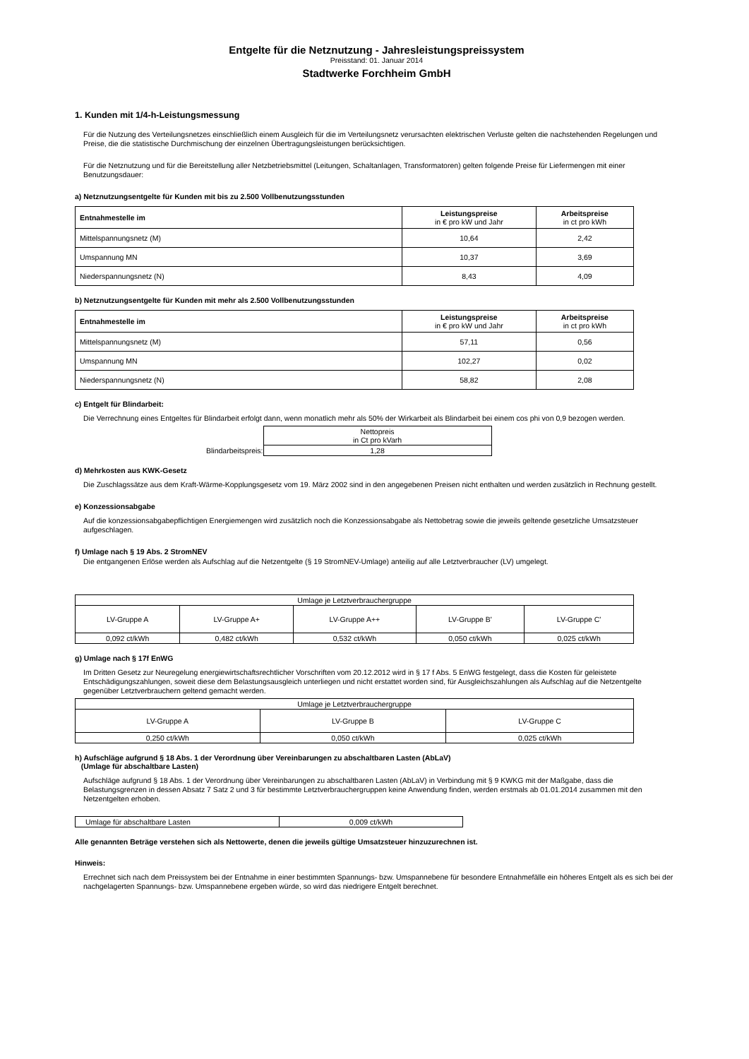Entgelte für die Netznutzung - Jahresleistungspreissystem
Preisstand: 01. Januar 2014
Stadtwerke Forchheim GmbH
1. Kunden mit 1/4-h-Leistungsmessung
Für die Nutzung des Verteilungsnetzes einschließlich einem Ausgleich für die im Verteilungsnetz verursachten elektrischen Verluste gelten die nachstehenden Regelungen und Preise, die die statistische Durchmischung der einzelnen Übertragungsleistungen berücksichtigen.
Für die Netznutzung und für die Bereitstellung aller Netzbetriebsmittel (Leitungen, Schaltanlagen, Transformatoren) gelten folgende Preise für Liefermengen mit einer Benutzungsdauer:
a) Netznutzungsentgelte für Kunden mit bis zu 2.500 Vollbenutzungsstunden
| Entnahmestelle im | Leistungspreise in € pro kW und Jahr | Arbeitspreise in ct pro kWh |
| --- | --- | --- |
| Mittelspannungsnetz (M) | 10,64 | 2,42 |
| Umspannung MN | 10,37 | 3,69 |
| Niederspannungsnetz (N) | 8,43 | 4,09 |
b) Netznutzungsentgelte für Kunden mit mehr als 2.500 Vollbenutzungsstunden
| Entnahmestelle im | Leistungspreise in € pro kW und Jahr | Arbeitspreise in ct pro kWh |
| --- | --- | --- |
| Mittelspannungsnetz (M) | 57,11 | 0,56 |
| Umspannung MN | 102,27 | 0,02 |
| Niederspannungsnetz (N) | 58,82 | 2,08 |
c) Entgelt für Blindarbeit:
Die Verrechnung eines Entgeltes für Blindarbeit erfolgt dann, wenn monatlich mehr als 50% der Wirkarbeit als Blindarbeit bei einem cos phi von 0,9 bezogen werden.
| | Nettopreis in Ct pro kVarh |
| Blindarbeitspreis: | 1,28 |
d) Mehrkosten aus KWK-Gesetz
Die Zuschlagssätze aus dem Kraft-Wärme-Kopplungsgesetz vom 19. März 2002 sind in den angegebenen Preisen nicht enthalten und werden zusätzlich in Rechnung gestellt.
e) Konzessionsabgabe
Auf die konzessionsabgabepflichtigen Energiemengen wird zusätzlich noch die Konzessionsabgabe als Nettobetrag sowie die jeweils geltende gesetzliche Umsatzsteuer aufgeschlagen.
f) Umlage nach § 19 Abs. 2 StromNEV
Die entgangenen Erlöse werden als Aufschlag auf die Netzentgelte (§ 19 StromNEV-Umlage) anteilig auf alle Letztverbraucher (LV) umgelegt.
| Umlage je Letztverbrauchergruppe | | | | |
| LV-Gruppe A | LV-Gruppe A+ | LV-Gruppe A++ | LV-Gruppe B' | LV-Gruppe C' |
| 0,092 ct/kWh | 0,482 ct/kWh | 0,532 ct/kWh | 0,050 ct/kWh | 0,025 ct/kWh |
g) Umlage nach § 17f EnWG
Im Dritten Gesetz zur Neuregelung energiewirtschaftsrechtlicher Vorschriften vom 20.12.2012 wird in § 17 f Abs. 5 EnWG festgelegt, dass die Kosten für geleistete Entschädigungszahlungen, soweit diese dem Belastungsausgleich unterliegen und nicht erstattet worden sind, für Ausgleichszahlungen als Aufschlag auf die Netzentgelte gegenüber Letztverbrauchern geltend gemacht werden.
| Umlage je Letztverbrauchergruppe | | |
| LV-Gruppe A | LV-Gruppe B | LV-Gruppe C |
| 0,250 ct/kWh | 0,050 ct/kWh | 0,025 ct/kWh |
h) Aufschläge aufgrund § 18 Abs. 1 der Verordnung über Vereinbarungen zu abschaltbaren Lasten (AbLaV)
(Umlage für abschaltbare Lasten)
Aufschläge aufgrund § 18 Abs. 1 der Verordnung über Vereinbarungen zu abschaltbaren Lasten (AbLaV) in Verbindung mit § 9 KWKG mit der Maßgabe, dass die Belastungsgrenzen in dessen Absatz 7 Satz 2 und 3 für bestimmte Letztverbrauchergruppen keine Anwendung finden, werden erstmals ab 01.01.2014 zusammen mit den Netzentgelten erhoben.
| Umlage für abschaltbare Lasten | 0,009 ct/kWh |
Alle genannten Beträge verstehen sich als Nettowerte, denen die jeweils gültige Umsatzsteuer hinzuzurechnen ist.
Hinweis:
Errechnet sich nach dem Preissystem bei der Entnahme in einer bestimmten Spannungs- bzw. Umspannebene für besondere Entnahmefälle ein höheres Entgelt als es sich bei der nachgelagerten Spannungs- bzw. Umspannebene ergeben würde, so wird das niedrigere Entgelt berechnet.